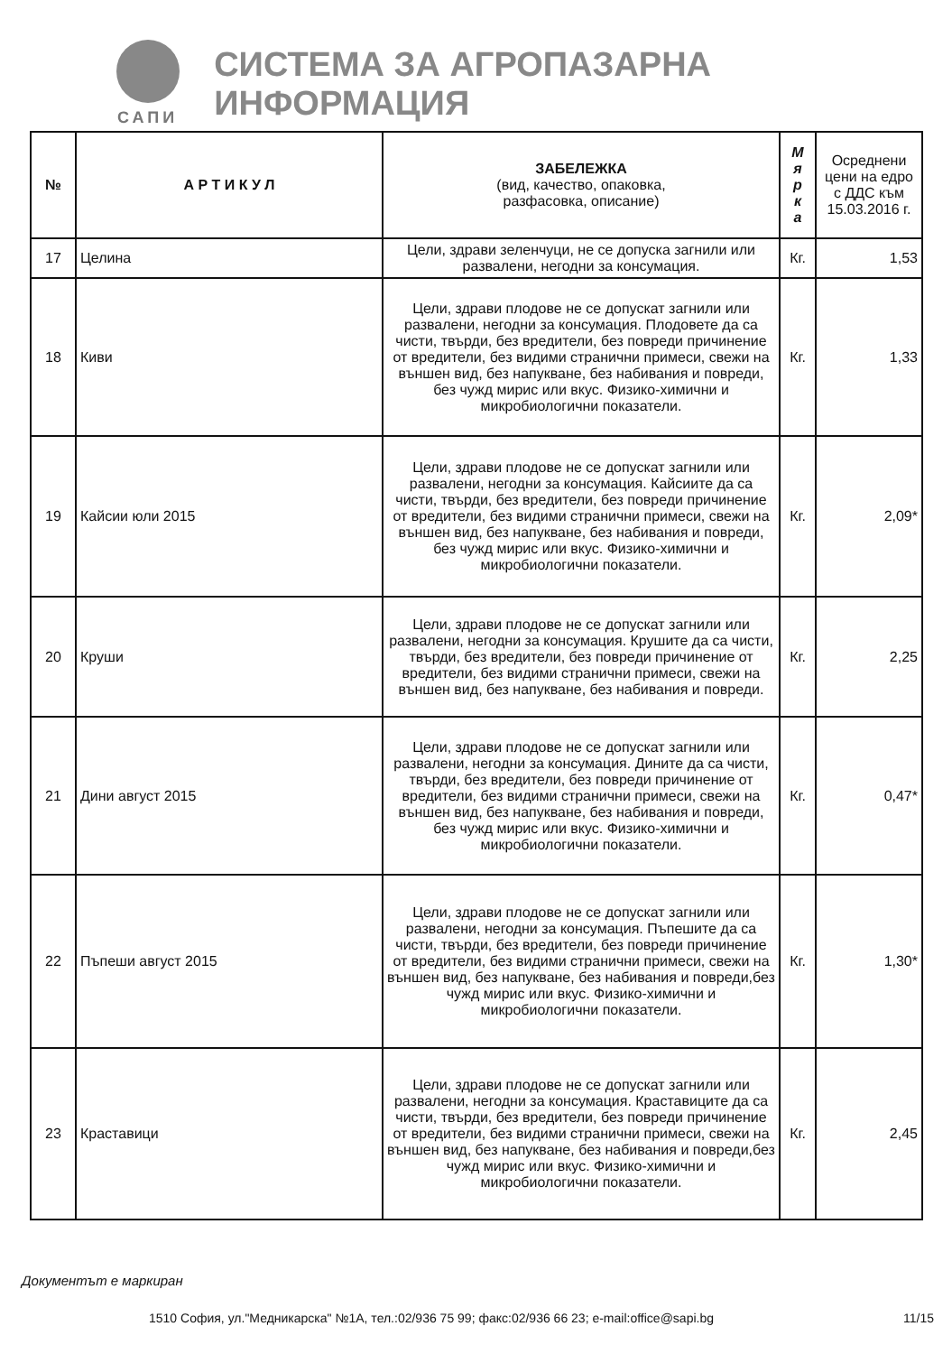САПИ
СИСТЕМА ЗА АГРОПАЗАРНА ИНФОРМАЦИЯ
| № | А Р Т И К У Л | ЗАБЕЛЕЖКА (вид, качество, опаковка, разфасовка, описание) | М я р к а | Осреднени цени на едро с ДДС към 15.03.2016 г. |
| --- | --- | --- | --- | --- |
| 17 | Целина | Цели, здрави зеленчуци, не се допуска загнили или развалени, негодни за консумация. | Кг. | 1,53 |
| 18 | Киви | Цели, здрави плодове не се допускат загнили или развалени, негодни за консумация. Плодовете да са чисти, твърди, без вредители, без повреди причинение от вредители, без видими странични примеси, свежи на външен вид, без напукване, без набивания и повреди, без чужд мирис или вкус. Физико-химични и микробиологични показатели. | Кг. | 1,33 |
| 19 | Кайсии юли 2015 | Цели, здрави плодове не се допускат загнили или развалени, негодни за консумация. Кайсиите да са чисти, твърди, без вредители, без повреди причинение от вредители, без видими странични примеси, свежи на външен вид, без напукване, без набивания и повреди, без чужд мирис или вкус. Физико-химични и микробиологични показатели. | Кг. | 2,09* |
| 20 | Круши | Цели, здрави плодове не се допускат загнили или развалени, негодни за консумация. Крушите да са чисти, твърди, без вредители, без повреди причинение от вредители, без видими странични примеси, свежи на външен вид, без напукване, без набивания и повреди. | Кг. | 2,25 |
| 21 | Дини август 2015 | Цели, здрави плодове не се допускат загнили или развалени, негодни за консумация. Дините да са чисти, твърди, без вредители, без повреди причинение от вредители, без видими странични примеси, свежи на външен вид, без напукване, без набивания и повреди, без чужд мирис или вкус. Физико-химични и микробиологични показатели. | Кг. | 0,47* |
| 22 | Пъпеши август 2015 | Цели, здрави плодове не се допускат загнили или развалени, негодни за консумация. Пъпешите да са чисти, твърди, без вредители, без повреди причинение от вредители, без видими странични примеси, свежи на външен вид, без напукване, без набивания и повреди,без чужд мирис или вкус. Физико-химични и микробиологични показатели. | Кг. | 1,30* |
| 23 | Краставици | Цели, здрави плодове не се допускат загнили или развалени, негодни за консумация. Краставиците да са чисти, твърди, без вредители, без повреди причинение от вредители, без видими странични примеси, свежи на външен вид, без напукване, без набивания и повреди,без чужд мирис или вкус. Физико-химични и микробиологични показатели. | Кг. | 2,45 |
Документът е маркиран
1510 София, ул."Медникарска" №1А, тел.:02/936 75 99; факс:02/936 66 23; e-mail:office@sapi.bg
11/15